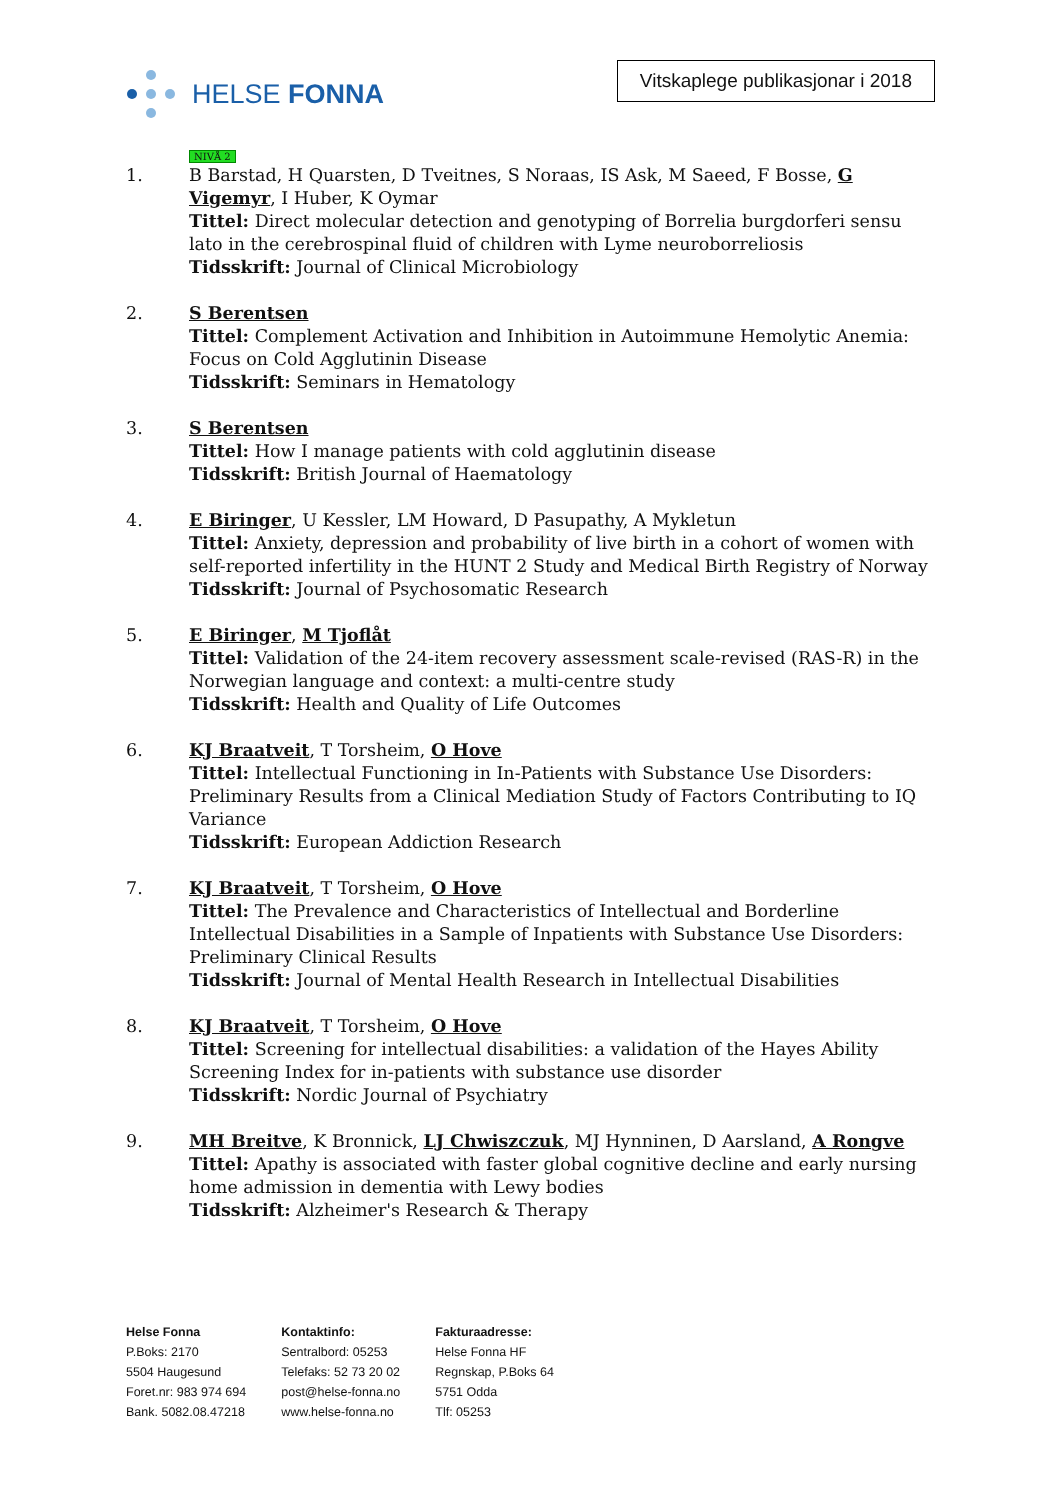HELSE FONNA
Vitskaplege publikasjonar i 2018
NIVÅ 2
1. B Barstad, H Quarsten, D Tveitnes, S Noraas, IS Ask, M Saeed, F Bosse, G Vigemyr, I Huber, K Oymar
Tittel: Direct molecular detection and genotyping of Borrelia burgdorferi sensu lato in the cerebrospinal fluid of children with Lyme neuroborreliosis
Tidsskrift: Journal of Clinical Microbiology
2. S Berentsen
Tittel: Complement Activation and Inhibition in Autoimmune Hemolytic Anemia: Focus on Cold Agglutinin Disease
Tidsskrift: Seminars in Hematology
3. S Berentsen
Tittel: How I manage patients with cold agglutinin disease
Tidsskrift: British Journal of Haematology
4. E Biringer, U Kessler, LM Howard, D Pasupathy, A Mykletun
Tittel: Anxiety, depression and probability of live birth in a cohort of women with self-reported infertility in the HUNT 2 Study and Medical Birth Registry of Norway
Tidsskrift: Journal of Psychosomatic Research
5. E Biringer, M Tjoflåt
Tittel: Validation of the 24-item recovery assessment scale-revised (RAS-R) in the Norwegian language and context: a multi-centre study
Tidsskrift: Health and Quality of Life Outcomes
6. KJ Braatveit, T Torsheim, O Hove
Tittel: Intellectual Functioning in In-Patients with Substance Use Disorders: Preliminary Results from a Clinical Mediation Study of Factors Contributing to IQ Variance
Tidsskrift: European Addiction Research
7. KJ Braatveit, T Torsheim, O Hove
Tittel: The Prevalence and Characteristics of Intellectual and Borderline Intellectual Disabilities in a Sample of Inpatients with Substance Use Disorders: Preliminary Clinical Results
Tidsskrift: Journal of Mental Health Research in Intellectual Disabilities
8. KJ Braatveit, T Torsheim, O Hove
Tittel: Screening for intellectual disabilities: a validation of the Hayes Ability Screening Index for in-patients with substance use disorder
Tidsskrift: Nordic Journal of Psychiatry
9. MH Breitve, K Bronnick, LJ Chwiszczuk, MJ Hynninen, D Aarsland, A Rongve
Tittel: Apathy is associated with faster global cognitive decline and early nursing home admission in dementia with Lewy bodies
Tidsskrift: Alzheimer's Research & Therapy
Helse Fonna
P.Boks: 2170
5504 Haugesund
Foret.nr: 983 974 694
Bank. 5082.08.47218
Kontaktinfo:
Sentralbord: 05253
Telefaks: 52 73 20 02
post@helse-fonna.no
www.helse-fonna.no
Fakturaadresse:
Helse Fonna HF
Regnskap, P.Boks 64
5751 Odda
Tlf: 05253